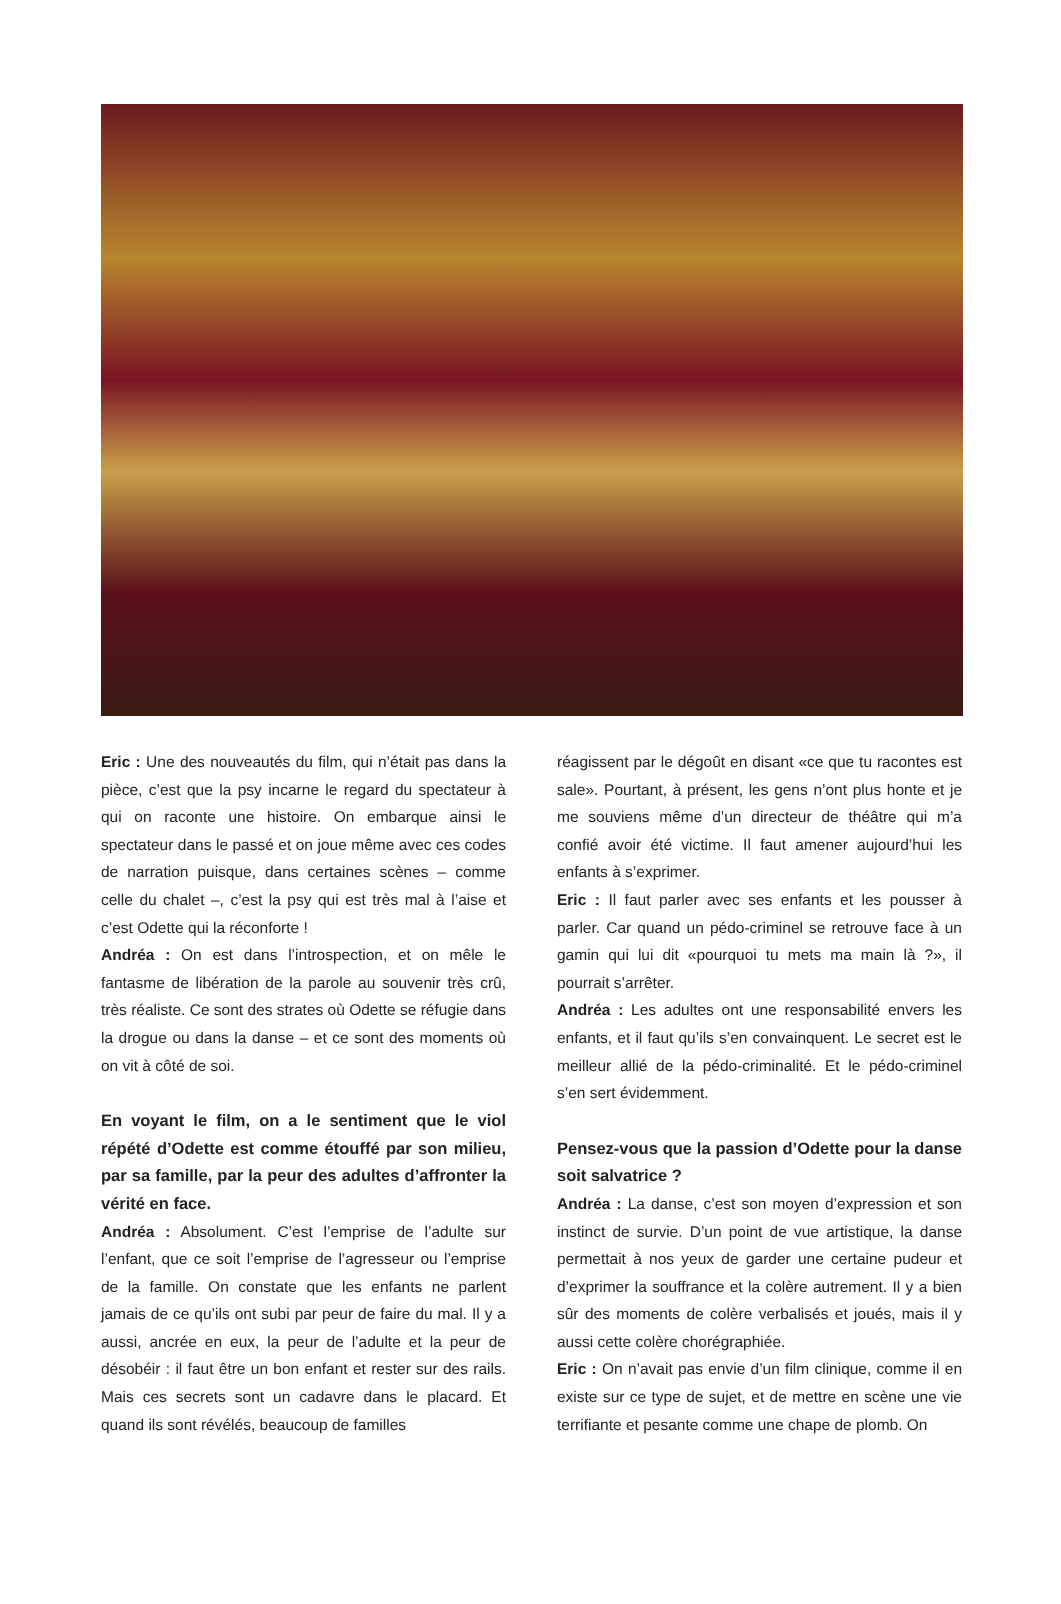Eric : Une des nouveautés du film, qui n’était pas dans la pièce, c’est que la psy incarne le regard du spectateur à qui on raconte une histoire. On embarque ainsi le spectateur dans le passé et on joue même avec ces codes de narration puisque, dans certaines scènes – comme celle du chalet –, c’est la psy qui est très mal à l’aise et c’est Odette qui la réconforte !
Andréa : On est dans l’introspection, et on mêle le fantasme de libération de la parole au souvenir très crû, très réaliste. Ce sont des strates où Odette se réfugie dans la drogue ou dans la danse – et ce sont des moments où on vit à côté de soi.
En voyant le film, on a le sentiment que le viol répété d’Odette est comme étouffé par son milieu, par sa famille, par la peur des adultes d’affronter la vérité en face.
Andréa : Absolument. C’est l’emprise de l’adulte sur l’enfant, que ce soit l’emprise de l’agresseur ou l’emprise de la famille. On constate que les enfants ne parlent jamais de ce qu’ils ont subi par peur de faire du mal. Il y a aussi, ancrée en eux, la peur de l’adulte et la peur de désobéir : il faut être un bon enfant et rester sur des rails. Mais ces secrets sont un cadavre dans le placard. Et quand ils sont révélés, beaucoup de familles
réagissent par le dégoût en disant «ce que tu racontes est sale». Pourtant, à présent, les gens n’ont plus honte et je me souviens même d’un directeur de théâtre qui m’a confié avoir été victime. Il faut amener aujourd’hui les enfants à s’exprimer.
Eric : Il faut parler avec ses enfants et les pousser à parler. Car quand un pédo-criminel se retrouve face à un gamin qui lui dit «pourquoi tu mets ma main là ?», il pourrait s’arrêter.
Andréa : Les adultes ont une responsabilité envers les enfants, et il faut qu’ils s’en convainquent. Le secret est le meilleur allié de la pédo-criminalité. Et le pédo-criminel s’en sert évidemment.
Pensez-vous que la passion d’Odette pour la danse soit salvatrice ?
Andréa : La danse, c’est son moyen d’expression et son instinct de survie. D’un point de vue artistique, la danse permettait à nos yeux de garder une certaine pudeur et d’exprimer la souffrance et la colère autrement. Il y a bien sûr des moments de colère verbalisés et joués, mais il y aussi cette colère chorégraphiée.
Eric : On n’avait pas envie d’un film clinique, comme il en existe sur ce type de sujet, et de mettre en scène une vie terrifiante et pesante comme une chape de plomb. On